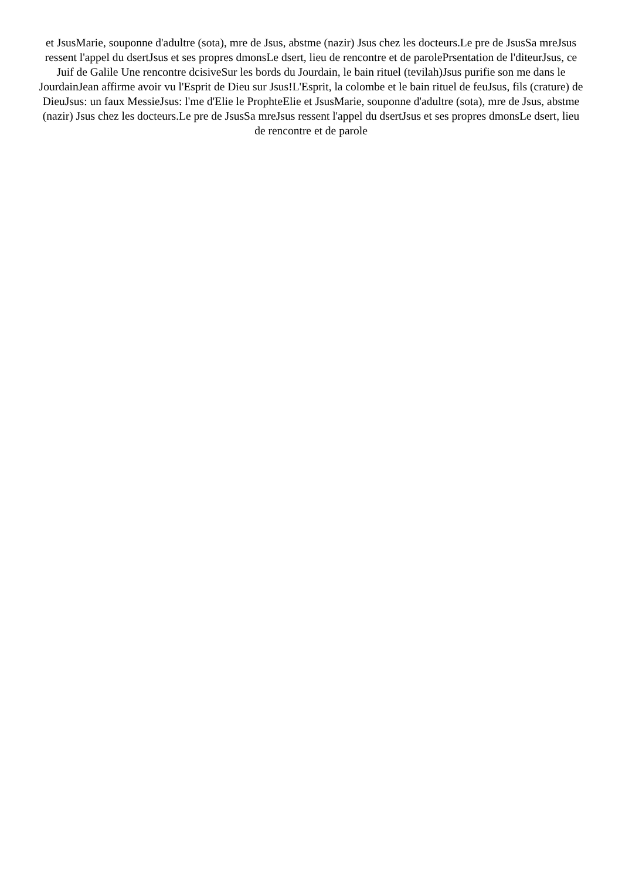et JsusMarie, souponne d'adultre (sota), mre de Jsus, abstme (nazir) Jsus chez les docteurs.Le pre de JsusSa mreJsus ressent l'appel du dsertJsus et ses propres dmonsLe dsert, lieu de rencontre et de parolePrsentation de l'diteurJsus, ce Juif de Galile Une rencontre dcisiveSur les bords du Jourdain, le bain rituel (tevilah)Jsus purifie son me dans le JourdainJean affirme avoir vu l'Esprit de Dieu sur Jsus!L'Esprit, la colombe et le bain rituel de feuJsus, fils (crature) de DieuJsus: un faux MessieJsus: l'me d'Elie le ProphteElie et JsusMarie, souponne d'adultre (sota), mre de Jsus, abstme (nazir) Jsus chez les docteurs.Le pre de JsusSa mreJsus ressent l'appel du dsertJsus et ses propres dmonsLe dsert, lieu de rencontre et de parole